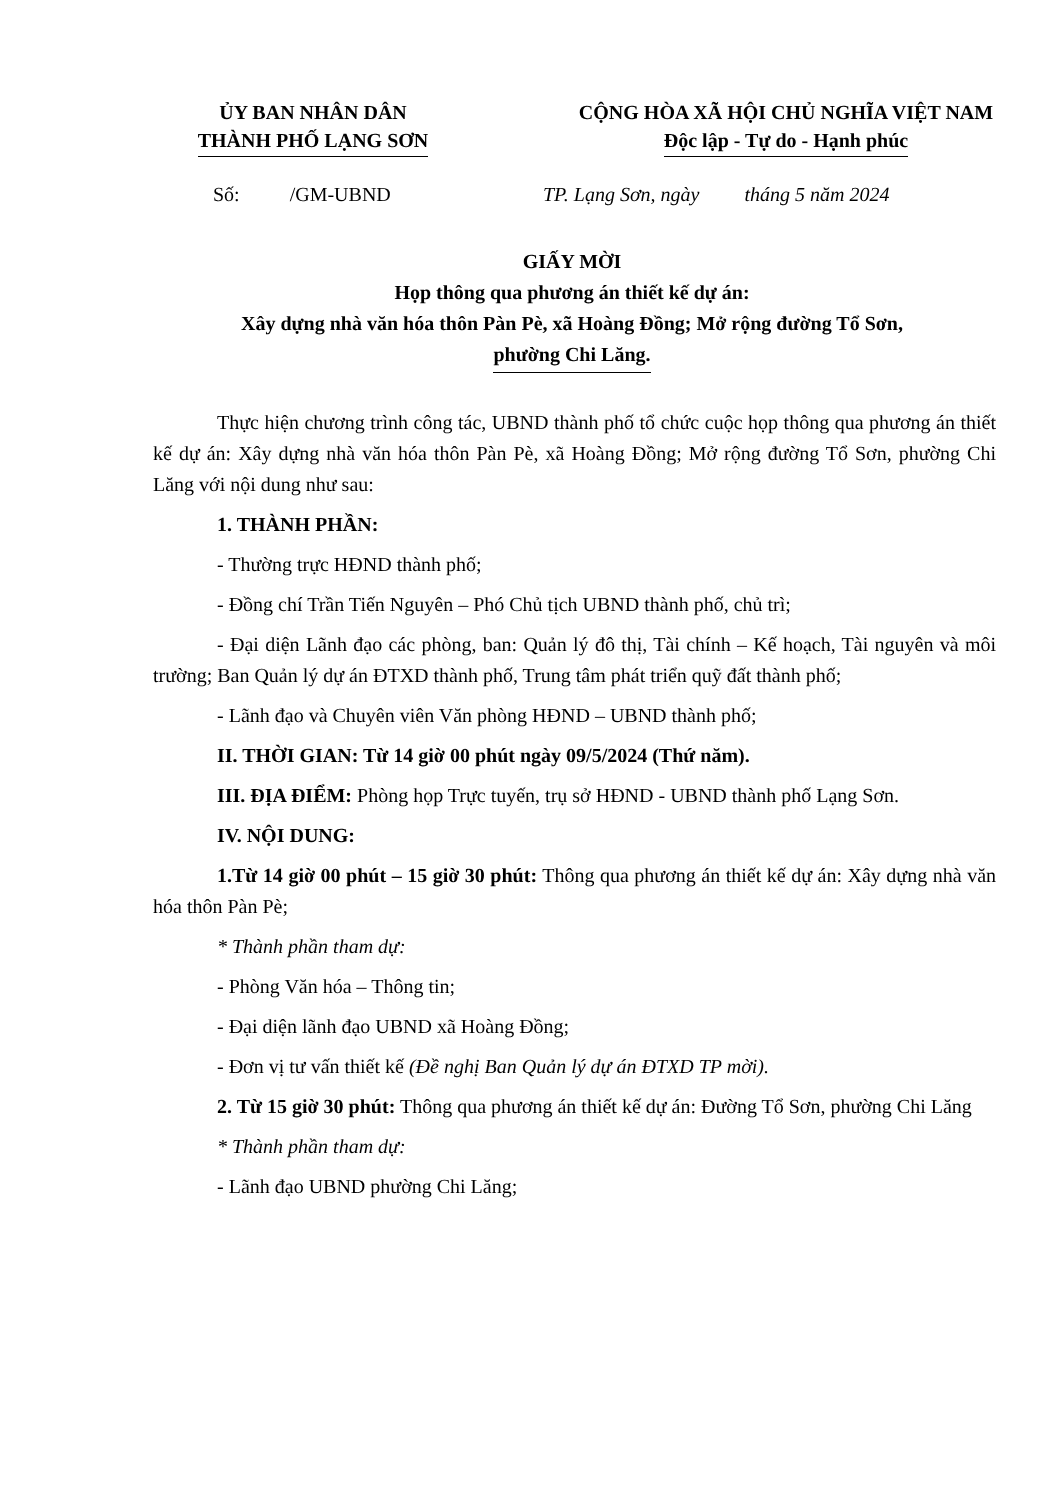ỦY BAN NHÂN DÂN
THÀNH PHỐ LẠNG SƠN
CỘNG HÒA XÃ HỘI CHỦ NGHĨA VIỆT NAM
Độc lập - Tự do - Hạnh phúc
Số: /GM-UBND TP. Lạng Sơn, ngày tháng 5 năm 2024
GIẤY MỜI
Họp thông qua phương án thiết kế dự án:
Xây dựng nhà văn hóa thôn Pàn Pè, xã Hoàng Đồng; Mở rộng đường Tổ Sơn,
phường Chi Lăng.
Thực hiện chương trình công tác, UBND thành phố tổ chức cuộc họp thông qua phương án thiết kế dự án: Xây dựng nhà văn hóa thôn Pàn Pè, xã Hoàng Đồng; Mở rộng đường Tổ Sơn, phường Chi Lăng với nội dung như sau:
1. THÀNH PHẦN:
- Thường trực HĐND thành phố;
- Đồng chí Trần Tiến Nguyên – Phó Chủ tịch UBND thành phố, chủ trì;
- Đại diện Lãnh đạo các phòng, ban: Quản lý đô thị, Tài chính – Kế hoạch, Tài nguyên và môi trường; Ban Quản lý dự án ĐTXD thành phố, Trung tâm phát triển quỹ đất thành phố;
- Lãnh đạo và Chuyên viên Văn phòng HĐND – UBND thành phố;
II. THỜI GIAN: Từ 14 giờ 00 phút ngày 09/5/2024 (Thứ năm).
III. ĐỊA ĐIỂM: Phòng họp Trực tuyến, trụ sở HĐND - UBND thành phố Lạng Sơn.
IV. NỘI DUNG:
1.Từ 14 giờ 00 phút – 15 giờ 30 phút: Thông qua phương án thiết kế dự án: Xây dựng nhà văn hóa thôn Pàn Pè;
* Thành phần tham dự:
- Phòng Văn hóa – Thông tin;
- Đại diện lãnh đạo UBND xã Hoàng Đồng;
- Đơn vị tư vấn thiết kế (Đề nghị Ban Quản lý dự án ĐTXD TP mời).
2. Từ 15 giờ 30 phút: Thông qua phương án thiết kế dự án: Đường Tổ Sơn, phường Chi Lăng
* Thành phần tham dự:
- Lãnh đạo UBND phường Chi Lăng;